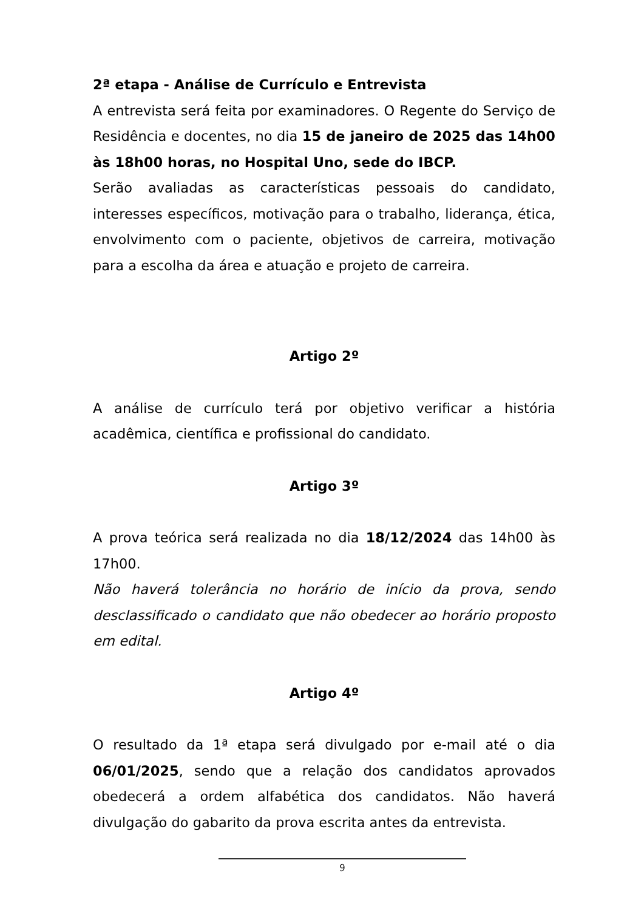2ª etapa - Análise de Currículo e Entrevista
A entrevista será feita por examinadores. O Regente do Serviço de Residência e docentes, no dia 15 de janeiro de 2025 das 14h00 às 18h00 horas, no Hospital Uno, sede do IBCP.
Serão avaliadas as características pessoais do candidato, interesses específicos, motivação para o trabalho, liderança, ética, envolvimento com o paciente, objetivos de carreira, motivação para a escolha da área e atuação e projeto de carreira.
Artigo 2º
A análise de currículo terá por objetivo verificar a história acadêmica, científica e profissional do candidato.
Artigo 3º
A prova teórica será realizada no dia 18/12/2024 das 14h00 às 17h00.
Não haverá tolerância no horário de início da prova, sendo desclassificado o candidato que não obedecer ao horário proposto em edital.
Artigo 4º
O resultado da 1ª etapa será divulgado por e-mail até o dia 06/01/2025, sendo que a relação dos candidatos aprovados obedecerá a ordem alfabética dos candidatos. Não haverá divulgação do gabarito da prova escrita antes da entrevista.
9